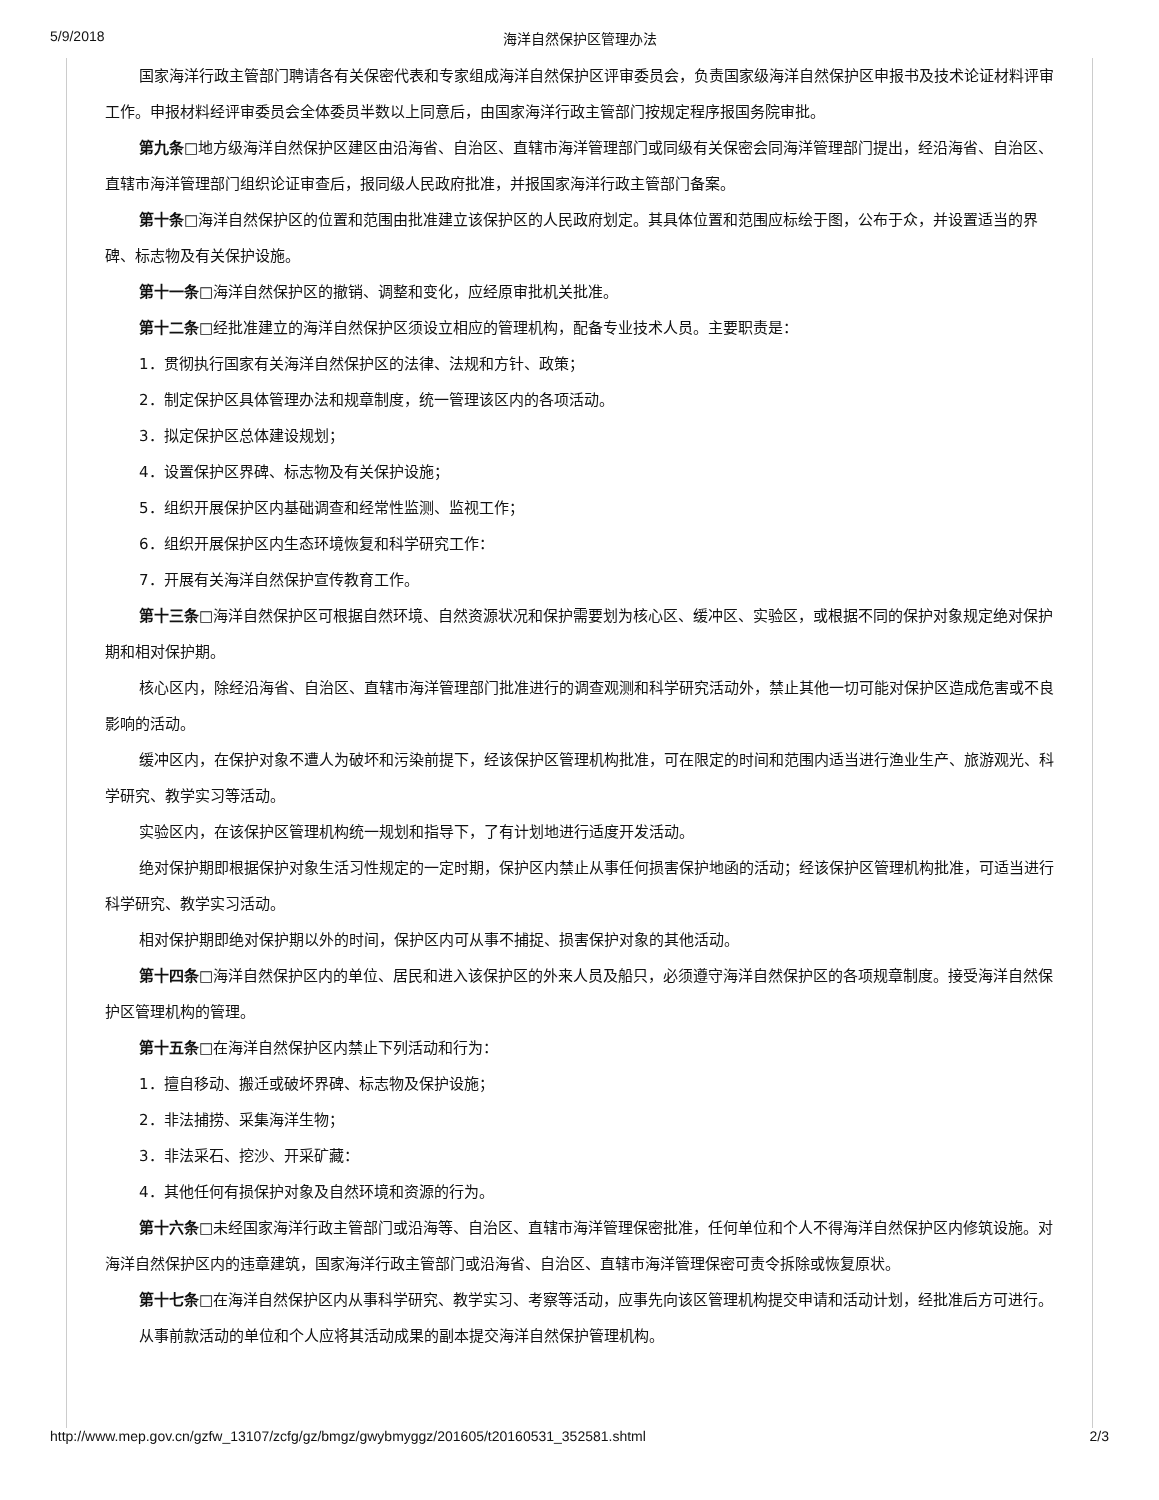5/9/2018
海洋自然保护区管理办法
国家海洋行政主管部门聘请各有关保密代表和专家组成海洋自然保护区评审委员会，负责国家级海洋自然保护区申报书及技术论证材料评审工作。申报材料经评审委员会全体委员半数以上同意后，由国家海洋行政主管部门按规定程序报国务院审批。
第九条□地方级海洋自然保护区建区由沿海省、自治区、直辖市海洋管理部门或同级有关保密会同海洋管理部门提出，经沿海省、自治区、直辖市海洋管理部门组织论证审查后，报同级人民政府批准，并报国家海洋行政主管部门备案。
第十条□海洋自然保护区的位置和范围由批准建立该保护区的人民政府划定。其具体位置和范围应标绘于图，公布于众，并设置适当的界碑、标志物及有关保护设施。
第十一条□海洋自然保护区的撤销、调整和变化，应经原审批机关批准。
第十二条□经批准建立的海洋自然保护区须设立相应的管理机构，配备专业技术人员。主要职责是：
1．贯彻执行国家有关海洋自然保护区的法律、法规和方针、政策；
2．制定保护区具体管理办法和规章制度，统一管理该区内的各项活动。
3．拟定保护区总体建设规划；
4．设置保护区界碑、标志物及有关保护设施；
5．组织开展保护区内基础调查和经常性监测、监视工作；
6．组织开展保护区内生态环境恢复和科学研究工作：
7．开展有关海洋自然保护宣传教育工作。
第十三条□海洋自然保护区可根据自然环境、自然资源状况和保护需要划为核心区、缓冲区、实验区，或根据不同的保护对象规定绝对保护期和相对保护期。
核心区内，除经沿海省、自治区、直辖市海洋管理部门批准进行的调查观测和科学研究活动外，禁止其他一切可能对保护区造成危害或不良影响的活动。
缓冲区内，在保护对象不遭人为破坏和污染前提下，经该保护区管理机构批准，可在限定的时间和范围内适当进行渔业生产、旅游观光、科学研究、教学实习等活动。
实验区内，在该保护区管理机构统一规划和指导下，了有计划地进行适度开发活动。
绝对保护期即根据保护对象生活习性规定的一定时期，保护区内禁止从事任何损害保护地函的活动；经该保护区管理机构批准，可适当进行科学研究、教学实习活动。
相对保护期即绝对保护期以外的时间，保护区内可从事不捕捉、损害保护对象的其他活动。
第十四条□海洋自然保护区内的单位、居民和进入该保护区的外来人员及船只，必须遵守海洋自然保护区的各项规章制度。接受海洋自然保护区管理机构的管理。
第十五条□在海洋自然保护区内禁止下列活动和行为：
1．擅自移动、搬迁或破坏界碑、标志物及保护设施；
2．非法捕捞、采集海洋生物；
3．非法采石、挖沙、开采矿藏：
4．其他任何有损保护对象及自然环境和资源的行为。
第十六条□未经国家海洋行政主管部门或沿海等、自治区、直辖市海洋管理保密批准，任何单位和个人不得海洋自然保护区内修筑设施。对海洋自然保护区内的违章建筑，国家海洋行政主管部门或沿海省、自治区、直辖市海洋管理保密可责令拆除或恢复原状。
第十七条□在海洋自然保护区内从事科学研究、教学实习、考察等活动，应事先向该区管理机构提交申请和活动计划，经批准后方可进行。
从事前款活动的单位和个人应将其活动成果的副本提交海洋自然保护管理机构。
http://www.mep.gov.cn/gzfw_13107/zcfg/gz/bmgz/gwybmyggz/201605/t20160531_352581.shtml 2/3